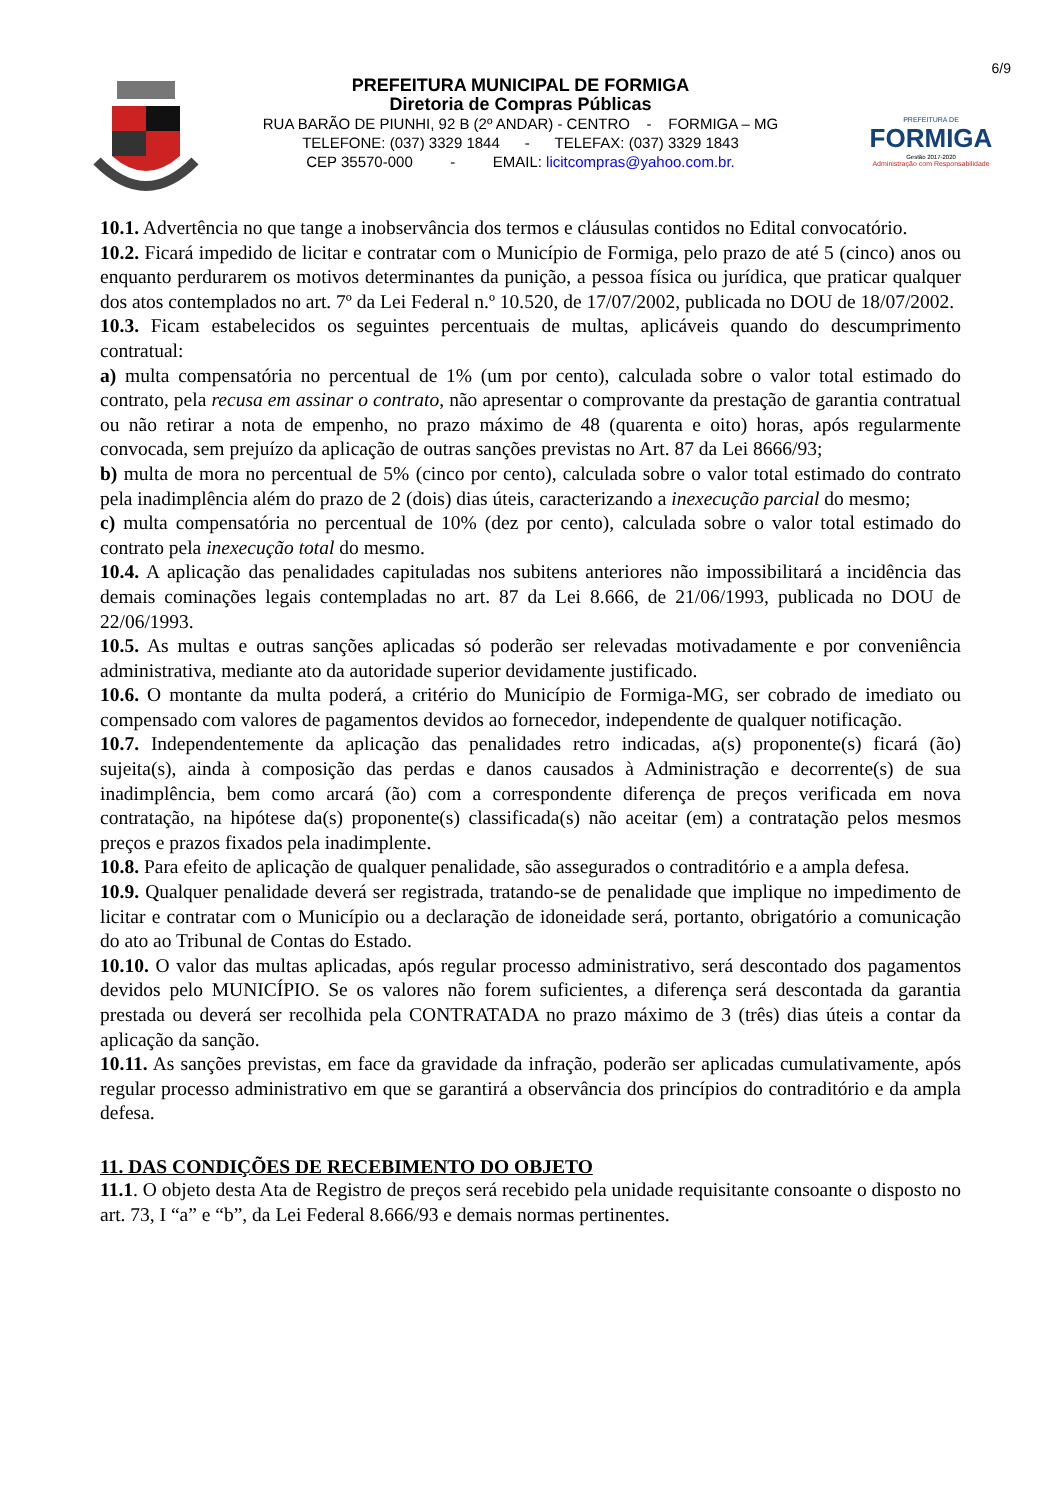6/9
PREFEITURA MUNICIPAL DE FORMIGA
Diretoria de Compras Públicas
RUA BARÃO DE PIUNHI, 92 B (2º ANDAR) - CENTRO - FORMIGA – MG
TELEFONE: (037) 3329 1844 - TELEFAX: (037) 3329 1843
CEP 35570-000 - EMAIL: licitcompras@yahoo.com.br.
PREFEITURA DE
FORMIGA
Gestão 2017-2020
Administração com Responsabilidade
10.1. Advertência no que tange a inobservância dos termos e cláusulas contidos no Edital convocatório.
10.2. Ficará impedido de licitar e contratar com o Município de Formiga, pelo prazo de até 5 (cinco) anos ou enquanto perdurarem os motivos determinantes da punição, a pessoa física ou jurídica, que praticar qualquer dos atos contemplados no art. 7º da Lei Federal n.º 10.520, de 17/07/2002, publicada no DOU de 18/07/2002.
10.3. Ficam estabelecidos os seguintes percentuais de multas, aplicáveis quando do descumprimento contratual:
a) multa compensatória no percentual de 1% (um por cento), calculada sobre o valor total estimado do contrato, pela recusa em assinar o contrato, não apresentar o comprovante da prestação de garantia contratual ou não retirar a nota de empenho, no prazo máximo de 48 (quarenta e oito) horas, após regularmente convocada, sem prejuízo da aplicação de outras sanções previstas no Art. 87 da Lei 8666/93;
b) multa de mora no percentual de 5% (cinco por cento), calculada sobre o valor total estimado do contrato pela inadimplência além do prazo de 2 (dois) dias úteis, caracterizando a inexecução parcial do mesmo;
c) multa compensatória no percentual de 10% (dez por cento), calculada sobre o valor total estimado do contrato pela inexecução total do mesmo.
10.4. A aplicação das penalidades capituladas nos subitens anteriores não impossibilitará a incidência das demais cominações legais contempladas no art. 87 da Lei 8.666, de 21/06/1993, publicada no DOU de 22/06/1993.
10.5. As multas e outras sanções aplicadas só poderão ser relevadas motivadamente e por conveniência administrativa, mediante ato da autoridade superior devidamente justificado.
10.6. O montante da multa poderá, a critério do Município de Formiga-MG, ser cobrado de imediato ou compensado com valores de pagamentos devidos ao fornecedor, independente de qualquer notificação.
10.7. Independentemente da aplicação das penalidades retro indicadas, a(s) proponente(s) ficará (ão) sujeita(s), ainda à composição das perdas e danos causados à Administração e decorrente(s) de sua inadimplência, bem como arcará (ão) com a correspondente diferença de preços verificada em nova contratação, na hipótese da(s) proponente(s) classificada(s) não aceitar (em) a contratação pelos mesmos preços e prazos fixados pela inadimplente.
10.8. Para efeito de aplicação de qualquer penalidade, são assegurados o contraditório e a ampla defesa.
10.9. Qualquer penalidade deverá ser registrada, tratando-se de penalidade que implique no impedimento de licitar e contratar com o Município ou a declaração de idoneidade será, portanto, obrigatório a comunicação do ato ao Tribunal de Contas do Estado.
10.10. O valor das multas aplicadas, após regular processo administrativo, será descontado dos pagamentos devidos pelo MUNICÍPIO. Se os valores não forem suficientes, a diferença será descontada da garantia prestada ou deverá ser recolhida pela CONTRATADA no prazo máximo de 3 (três) dias úteis a contar da aplicação da sanção.
10.11. As sanções previstas, em face da gravidade da infração, poderão ser aplicadas cumulativamente, após regular processo administrativo em que se garantirá a observância dos princípios do contraditório e da ampla defesa.
11. DAS CONDIÇÕES DE RECEBIMENTO DO OBJETO
11.1. O objeto desta Ata de Registro de preços será recebido pela unidade requisitante consoante o disposto no art. 73, I “a” e “b”, da Lei Federal 8.666/93 e demais normas pertinentes.